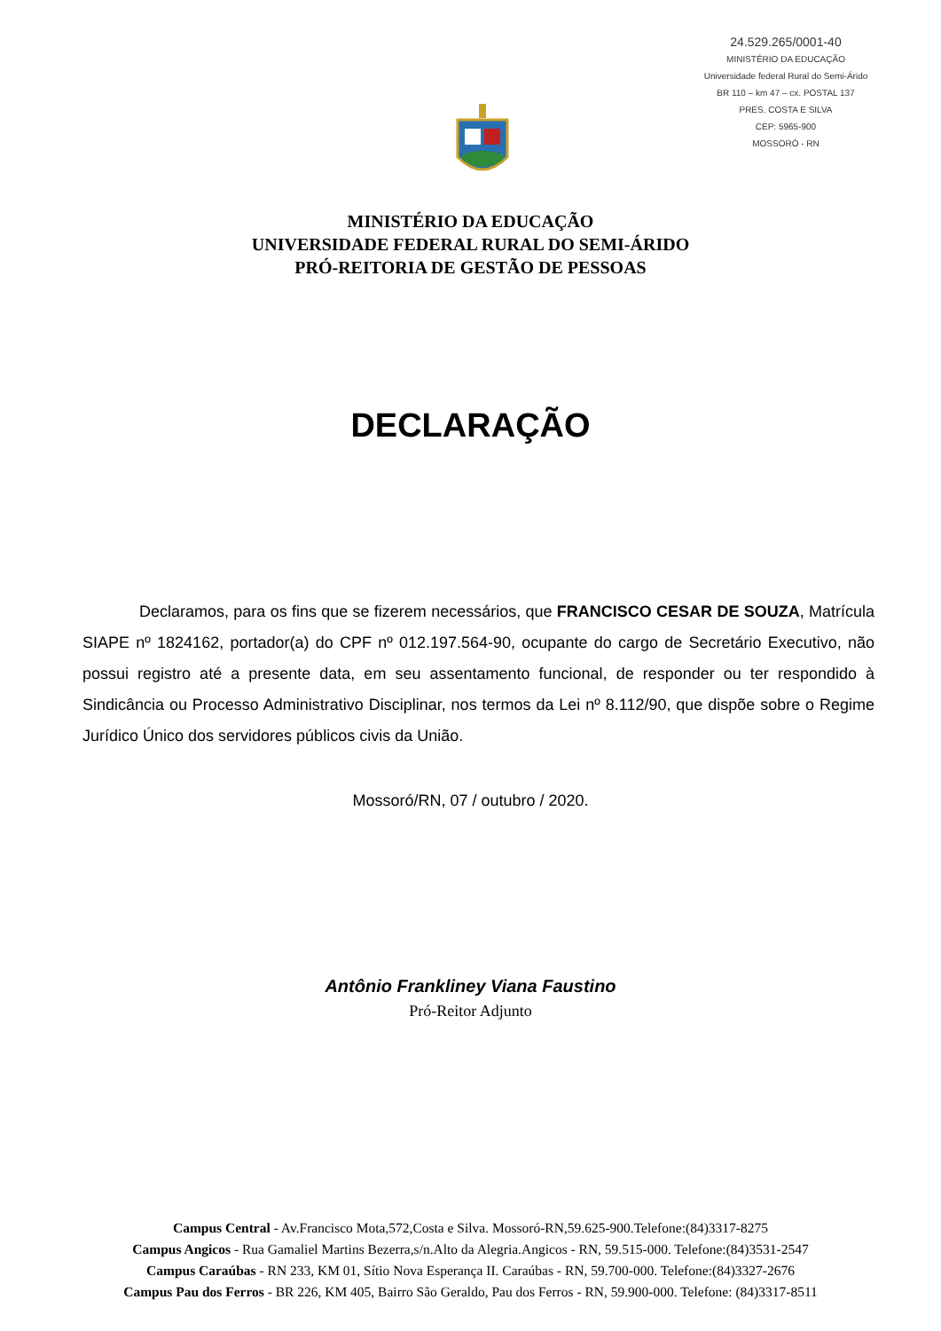24.529.265/0001-40
MINISTÉRIO DA EDUCAÇÃO
Universidade federal Rural do Semi-Árido
BR 110 – km 47 – cx. POSTAL 137
PRES. COSTA E SILVA
CEP: 5965-900
MOSSORÓ - RN
MINISTÉRIO DA EDUCAÇÃO
UNIVERSIDADE FEDERAL RURAL DO SEMI-ÁRIDO
PRÓ-REITORIA DE GESTÃO DE PESSOAS
DECLARAÇÃO
Declaramos, para os fins que se fizerem necessários, que FRANCISCO CESAR DE SOUZA, Matrícula SIAPE nº 1824162, portador(a) do CPF nº 012.197.564-90, ocupante do cargo de Secretário Executivo, não possui registro até a presente data, em seu assentamento funcional, de responder ou ter respondido à Sindicância ou Processo Administrativo Disciplinar, nos termos da Lei nº 8.112/90, que dispõe sobre o Regime Jurídico Único dos servidores públicos civis da União.
Mossoró/RN, 07 / outubro / 2020.
Antônio Frankliney Viana Faustino
Pró-Reitor Adjunto
Campus Central - Av.Francisco Mota,572,Costa e Silva. Mossoró-RN,59.625-900.Telefone:(84)3317-8275
Campus Angicos - Rua Gamaliel Martins Bezerra,s/n.Alto da Alegria.Angicos - RN, 59.515-000. Telefone:(84)3531-2547
Campus Caraúbas - RN 233, KM 01, Sítio Nova Esperança II. Caraúbas - RN, 59.700-000. Telefone:(84)3327-2676
Campus Pau dos Ferros - BR 226, KM 405, Bairro São Geraldo, Pau dos Ferros - RN, 59.900-000. Telefone: (84)3317-8511